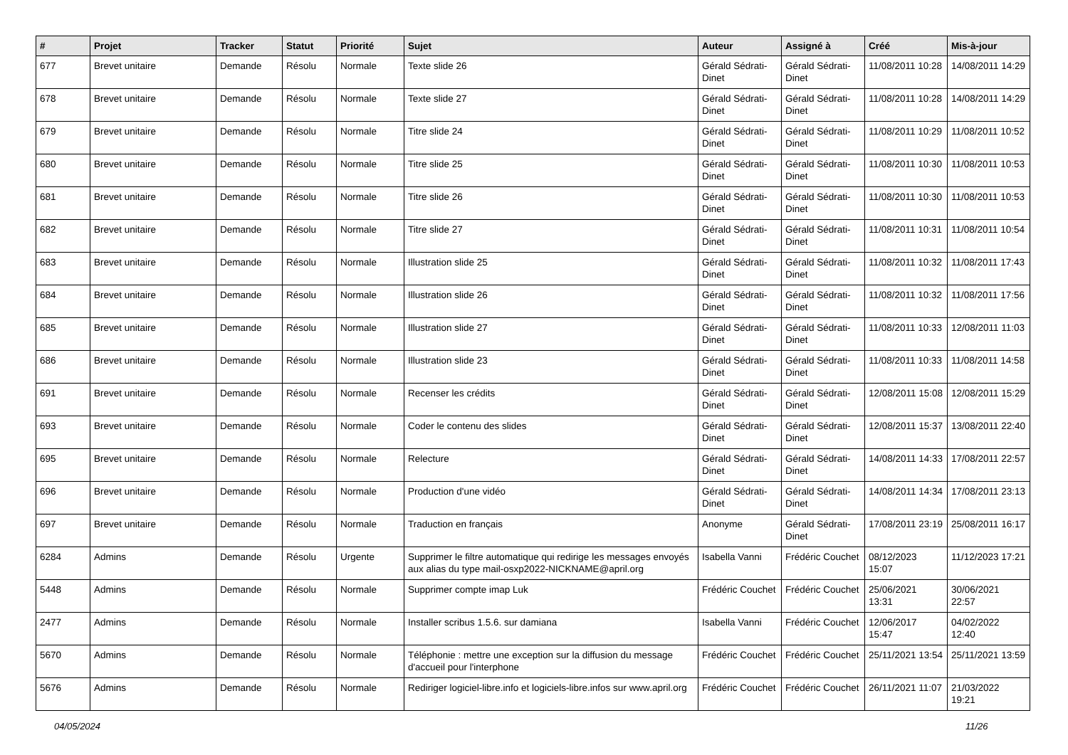| # | Projet | Tracker | Statut | Priorité | Sujet | Auteur | Assigné à | Créé | Mis-à-jour |
| --- | --- | --- | --- | --- | --- | --- | --- | --- | --- |
| 677 | Brevet unitaire | Demande | Résolu | Normale | Texte slide 26 | Gérald Sédrati-Dinet | Gérald Sédrati-Dinet | 11/08/2011 10:28 | 14/08/2011 14:29 |
| 678 | Brevet unitaire | Demande | Résolu | Normale | Texte slide 27 | Gérald Sédrati-Dinet | Gérald Sédrati-Dinet | 11/08/2011 10:28 | 14/08/2011 14:29 |
| 679 | Brevet unitaire | Demande | Résolu | Normale | Titre slide 24 | Gérald Sédrati-Dinet | Gérald Sédrati-Dinet | 11/08/2011 10:29 | 11/08/2011 10:52 |
| 680 | Brevet unitaire | Demande | Résolu | Normale | Titre slide 25 | Gérald Sédrati-Dinet | Gérald Sédrati-Dinet | 11/08/2011 10:30 | 11/08/2011 10:53 |
| 681 | Brevet unitaire | Demande | Résolu | Normale | Titre slide 26 | Gérald Sédrati-Dinet | Gérald Sédrati-Dinet | 11/08/2011 10:30 | 11/08/2011 10:53 |
| 682 | Brevet unitaire | Demande | Résolu | Normale | Titre slide 27 | Gérald Sédrati-Dinet | Gérald Sédrati-Dinet | 11/08/2011 10:31 | 11/08/2011 10:54 |
| 683 | Brevet unitaire | Demande | Résolu | Normale | Illustration slide 25 | Gérald Sédrati-Dinet | Gérald Sédrati-Dinet | 11/08/2011 10:32 | 11/08/2011 17:43 |
| 684 | Brevet unitaire | Demande | Résolu | Normale | Illustration slide 26 | Gérald Sédrati-Dinet | Gérald Sédrati-Dinet | 11/08/2011 10:32 | 11/08/2011 17:56 |
| 685 | Brevet unitaire | Demande | Résolu | Normale | Illustration slide 27 | Gérald Sédrati-Dinet | Gérald Sédrati-Dinet | 11/08/2011 10:33 | 12/08/2011 11:03 |
| 686 | Brevet unitaire | Demande | Résolu | Normale | Illustration slide 23 | Gérald Sédrati-Dinet | Gérald Sédrati-Dinet | 11/08/2011 10:33 | 11/08/2011 14:58 |
| 691 | Brevet unitaire | Demande | Résolu | Normale | Recenser les crédits | Gérald Sédrati-Dinet | Gérald Sédrati-Dinet | 12/08/2011 15:08 | 12/08/2011 15:29 |
| 693 | Brevet unitaire | Demande | Résolu | Normale | Coder le contenu des slides | Gérald Sédrati-Dinet | Gérald Sédrati-Dinet | 12/08/2011 15:37 | 13/08/2011 22:40 |
| 695 | Brevet unitaire | Demande | Résolu | Normale | Relecture | Gérald Sédrati-Dinet | Gérald Sédrati-Dinet | 14/08/2011 14:33 | 17/08/2011 22:57 |
| 696 | Brevet unitaire | Demande | Résolu | Normale | Production d'une vidéo | Gérald Sédrati-Dinet | Gérald Sédrati-Dinet | 14/08/2011 14:34 | 17/08/2011 23:13 |
| 697 | Brevet unitaire | Demande | Résolu | Normale | Traduction en français | Anonyme | Gérald Sédrati-Dinet | 17/08/2011 23:19 | 25/08/2011 16:17 |
| 6284 | Admins | Demande | Résolu | Urgente | Supprimer le filtre automatique qui redirige les messages envoyés aux alias du type mail-osxp2022-NICKNAME@april.org | Isabella Vanni | Frédéric Couchet | 08/12/2023 15:07 | 11/12/2023 17:21 |
| 5448 | Admins | Demande | Résolu | Normale | Supprimer compte imap Luk | Frédéric Couchet | Frédéric Couchet | 25/06/2021 13:31 | 30/06/2021 22:57 |
| 2477 | Admins | Demande | Résolu | Normale | Installer scribus 1.5.6. sur damiana | Isabella Vanni | Frédéric Couchet | 12/06/2017 15:47 | 04/02/2022 12:40 |
| 5670 | Admins | Demande | Résolu | Normale | Téléphonie : mettre une exception sur la diffusion du message d'accueil pour l'interphone | Frédéric Couchet | Frédéric Couchet | 25/11/2021 13:54 | 25/11/2021 13:59 |
| 5676 | Admins | Demande | Résolu | Normale | Rediriger logiciel-libre.info et logiciels-libre.infos sur www.april.org | Frédéric Couchet | Frédéric Couchet | 26/11/2021 11:07 | 21/03/2022 19:21 |
04/05/2024 11/26